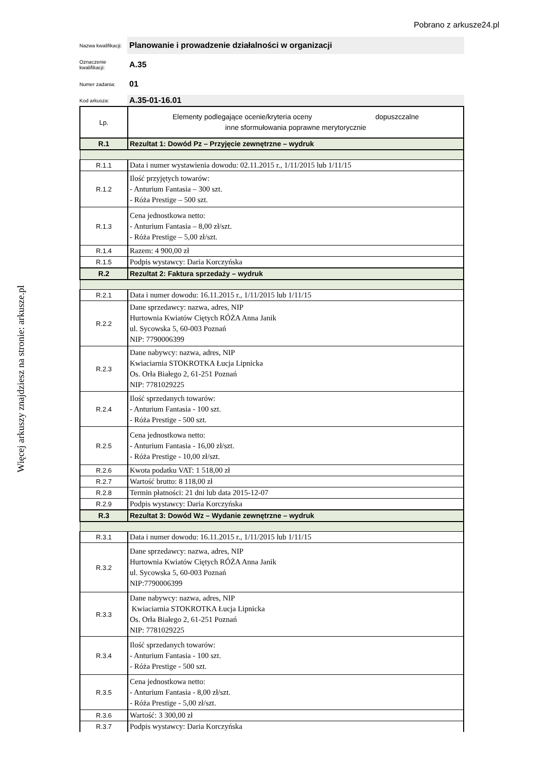Pobrano z arkusze24.pl
Więcej arkuszy znajdziesz na stronie: arkusze.pl
Nazwa kwalifikacji:
Planowanie i prowadzenie działalności w organizacji
Oznaczenie kwalifikacji:
A.35
Numer zadania:
01
Kod arkusza:
A.35-01-16.01
| Lp. | Elementy podlegające ocenie/kryteria oceny dopuszczalne inne sformułowania poprawne merytorycznie |
| R.1 | Rezultat 1: Dowód Pz – Przyjęcie zewnętrzne – wydruk |
| R.1.1 | Data i numer wystawienia dowodu: 02.11.2015 r., 1/11/2015 lub 1/11/15 |
| R.1.2 | Ilość przyjętych towarów: - Anturium Fantasia – 300 szt. - Róża Prestige – 500 szt. |
| R.1.3 | Cena jednostkowa netto: - Anturium Fantasia – 8,00 zł/szt. - Róża Prestige – 5,00 zł/szt. |
| R.1.4 | Razem: 4 900,00 zł |
| R.1.5 | Podpis wystawcy: Daria Korczyńska |
| R.2 | Rezultat 2: Faktura sprzedaży – wydruk |
| R.2.1 | Data i numer dowodu: 16.11.2015 r., 1/11/2015 lub 1/11/15 |
| R.2.2 | Dane sprzedawcy: nazwa, adres, NIP Hurtownia Kwiatów Ciętych RÓŻA Anna Janik ul. Sycowska 5, 60-003 Poznań NIP: 7790006399 |
| R.2.3 | Dane nabywcy: nazwa, adres, NIP Kwiaciarnia STOKROTKA Łucja Lipnicka Os. Orła Białego 2, 61-251 Poznań NIP: 7781029225 |
| R.2.4 | Ilość sprzedanych towarów: - Anturium Fantasia - 100 szt. - Róża Prestige - 500 szt. |
| R.2.5 | Cena jednostkowa netto: - Anturium Fantasia - 16,00 zł/szt. - Róża Prestige - 10,00 zł/szt. |
| R.2.6 | Kwota podatku VAT: 1 518,00 zł |
| R.2.7 | Wartość brutto: 8 118,00 zł |
| R.2.8 | Termin płatności: 21 dni lub data 2015-12-07 |
| R.2.9 | Podpis wystawcy: Daria Korczyńska |
| R.3 | Rezultat 3: Dowód Wz – Wydanie zewnętrzne – wydruk |
| R.3.1 | Data i numer dowodu: 16.11.2015 r., 1/11/2015 lub 1/11/15 |
| R.3.2 | Dane sprzedawcy: nazwa, adres, NIP Hurtownia Kwiatów Ciętych RÓŻA Anna Janik ul. Sycowska 5, 60-003 Poznań NIP:7790006399 |
| R.3.3 | Dane nabywcy: nazwa, adres, NIP Kwiaciarnia STOKROTKA Łucja Lipnicka Os. Orła Białego 2, 61-251 Poznań NIP: 7781029225 |
| R.3.4 | Ilość sprzedanych towarów: - Anturium Fantasia - 100 szt. - Róża Prestige - 500 szt. |
| R.3.5 | Cena jednostkowa netto: - Anturium Fantasia - 8,00 zł/szt. - Róża Prestige - 5,00 zł/szt. |
| R.3.6 | Wartość: 3 300,00 zł |
| R.3.7 | Podpis wystawcy: Daria Korczyńska |